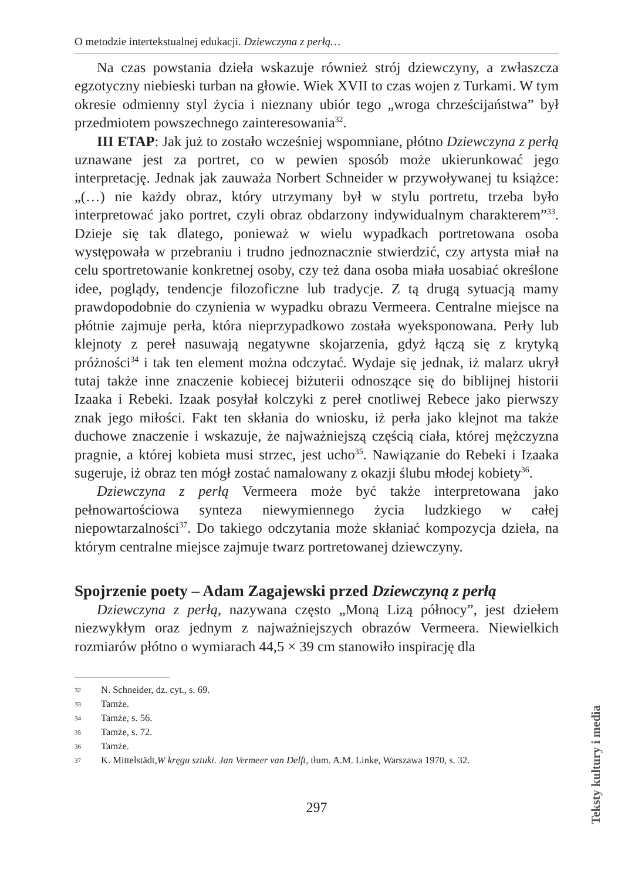O metodzie intertekstualnej edukacji. Dziewczyna z perłą…
Na czas powstania dzieła wskazuje również strój dziewczyny, a zwłaszcza egzotyczny niebieski turban na głowie. Wiek XVII to czas wojen z Turkami. W tym okresie odmienny styl życia i nieznany ubiór tego „wroga chrześcijaństwa” był przedmiotem powszechnego zainteresowania<sup>32</sup>.
III ETAP: Jak już to zostało wcześniej wspomniane, płótno Dziewczyna z perłą uznawane jest za portret, co w pewien sposób może ukierunkować jego interpretację. Jednak jak zauważa Norbert Schneider w przywoływanej tu książce: „(…) nie każdy obraz, który utrzymany był w stylu portretu, trzeba było interpretować jako portret, czyli obraz obdarzony indywidualnym charakterem”<sup>33</sup>. Dzieje się tak dlatego, ponieważ w wielu wypadkach portretowana osoba występowała w przebraniu i trudno jednoznacznie stwierdzić, czy artysta miał na celu sportretowanie konkretnej osoby, czy też dana osoba miała uosabiać określone idee, poglądy, tendencje filozoficzne lub tradycje. Z tą drugą sytuacją mamy prawdopodobnie do czynienia w wypadku obrazu Vermeera. Centralne miejsce na płótnie zajmuje perła, która nieprzypadkowo została wyeksponowana. Perły lub klejnoty z pereł nasuwają negatywne skojarzenia, gdyż łączą się z krytyką próżności<sup>34</sup> i tak ten element można odczytać. Wydaje się jednak, iż malarz ukrył tutaj także inne znaczenie kobiecej biżuterii odnoszące się do biblijnej historii Izaaka i Rebeki. Izaak posyłał kolczyki z pereł cnotliwej Rebece jako pierwszy znak jego miłości. Fakt ten skłania do wniosku, iż perła jako klejnot ma także duchowe znaczenie i wskazuje, że najważniejszą częścią ciała, której mężczyzna pragnie, a której kobieta musi strzec, jest ucho<sup>35</sup>. Nawiązanie do Rebeki i Izaaka sugeruje, iż obraz ten mógł zostać namalowany z okazji ślubu młodej kobiety<sup>36</sup>.
Dziewczyna z perłą Vermeera może być także interpretowana jako pełnowartościowa synteza niewymiennego życia ludzkiego w całej niepowtarzalności<sup>37</sup>. Do takiego odczytania może skłaniać kompozycja dzieła, na którym centralne miejsce zajmuje twarz portretowanej dziewczyny.
Spojrzenie poety – Adam Zagajewski przed Dziewczyną z perłą
Dziewczyna z perłą, nazywana często „Moną Lizą północy”, jest dziełem niezwykłym oraz jednym z najważniejszych obrazów Vermeera. Niewielkich rozmiarów płótno o wymiarach 44,5 × 39 cm stanowiło inspirację dla
32 N. Schneider, dz. cyt., s. 69.
33 Tamże.
34 Tamże, s. 56.
35 Tamże, s. 72.
36 Tamże.
37 K. Mittelstädt, W kręgu sztuki. Jan Vermeer van Delft, tłum. A.M. Linke, Warszawa 1970, s. 32.
297
Teksty kultury i media